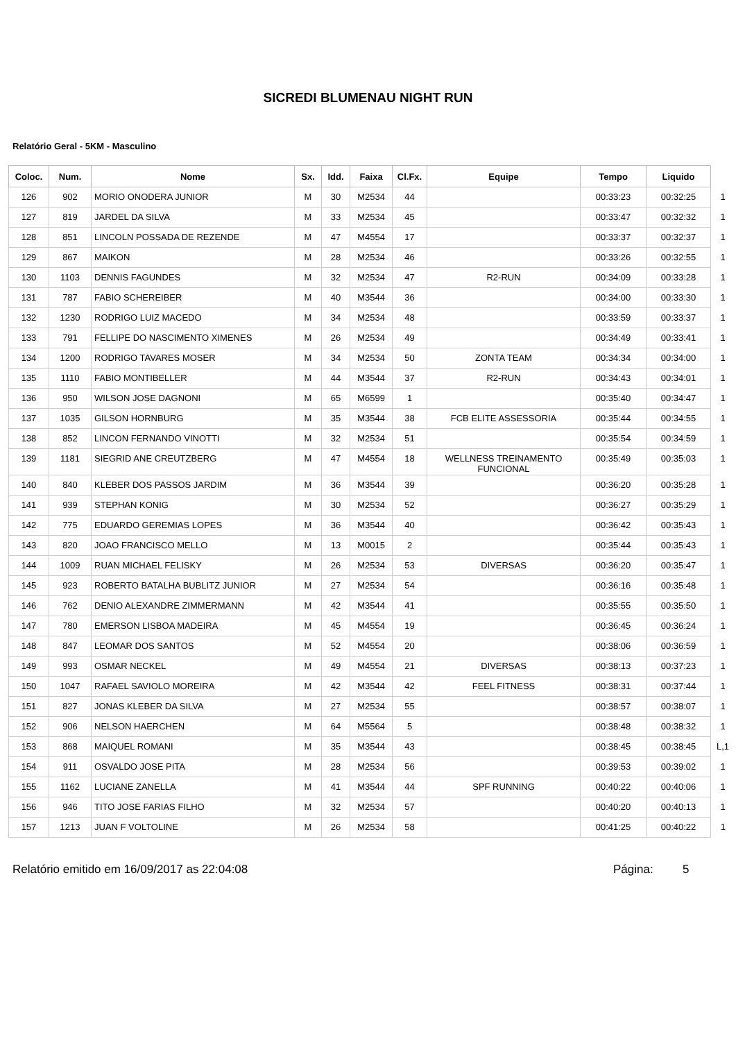SICREDI BLUMENAU NIGHT RUN
Relatório Geral - 5KM - Masculino
| Coloc. | Num. | Nome | Sx. | Idd. | Faixa | Cl.Fx. | Equipe | Tempo | Liquido | |
| --- | --- | --- | --- | --- | --- | --- | --- | --- | --- | --- |
| 126 | 902 | MORIO ONODERA JUNIOR | M | 30 | M2534 | 44 | | 00:33:23 | 00:32:25 | 1 |
| 127 | 819 | JARDEL DA SILVA | M | 33 | M2534 | 45 | | 00:33:47 | 00:32:32 | 1 |
| 128 | 851 | LINCOLN POSSADA DE REZENDE | M | 47 | M4554 | 17 | | 00:33:37 | 00:32:37 | 1 |
| 129 | 867 | MAIKON | M | 28 | M2534 | 46 | | 00:33:26 | 00:32:55 | 1 |
| 130 | 1103 | DENNIS FAGUNDES | M | 32 | M2534 | 47 | R2-RUN | 00:34:09 | 00:33:28 | 1 |
| 131 | 787 | FABIO SCHEREIBER | M | 40 | M3544 | 36 | | 00:34:00 | 00:33:30 | 1 |
| 132 | 1230 | RODRIGO LUIZ MACEDO | M | 34 | M2534 | 48 | | 00:33:59 | 00:33:37 | 1 |
| 133 | 791 | FELLIPE DO NASCIMENTO XIMENES | M | 26 | M2534 | 49 | | 00:34:49 | 00:33:41 | 1 |
| 134 | 1200 | RODRIGO TAVARES MOSER | M | 34 | M2534 | 50 | ZONTA TEAM | 00:34:34 | 00:34:00 | 1 |
| 135 | 1110 | FABIO MONTIBELLER | M | 44 | M3544 | 37 | R2-RUN | 00:34:43 | 00:34:01 | 1 |
| 136 | 950 | WILSON JOSE DAGNONI | M | 65 | M6599 | 1 | | 00:35:40 | 00:34:47 | 1 |
| 137 | 1035 | GILSON HORNBURG | M | 35 | M3544 | 38 | FCB ELITE ASSESSORIA | 00:35:44 | 00:34:55 | 1 |
| 138 | 852 | LINCON FERNANDO VINOTTI | M | 32 | M2534 | 51 | | 00:35:54 | 00:34:59 | 1 |
| 139 | 1181 | SIEGRID ANE CREUTZBERG | M | 47 | M4554 | 18 | WELLNESS TREINAMENTO FUNCIONAL | 00:35:49 | 00:35:03 | 1 |
| 140 | 840 | KLEBER DOS PASSOS JARDIM | M | 36 | M3544 | 39 | | 00:36:20 | 00:35:28 | 1 |
| 141 | 939 | STEPHAN KONIG | M | 30 | M2534 | 52 | | 00:36:27 | 00:35:29 | 1 |
| 142 | 775 | EDUARDO GEREMIAS LOPES | M | 36 | M3544 | 40 | | 00:36:42 | 00:35:43 | 1 |
| 143 | 820 | JOAO FRANCISCO MELLO | M | 13 | M0015 | 2 | | 00:35:44 | 00:35:43 | 1 |
| 144 | 1009 | RUAN MICHAEL FELISKY | M | 26 | M2534 | 53 | DIVERSAS | 00:36:20 | 00:35:47 | 1 |
| 145 | 923 | ROBERTO BATALHA BUBLITZ JUNIOR | M | 27 | M2534 | 54 | | 00:36:16 | 00:35:48 | 1 |
| 146 | 762 | DENIO ALEXANDRE ZIMMERMANN | M | 42 | M3544 | 41 | | 00:35:55 | 00:35:50 | 1 |
| 147 | 780 | EMERSON LISBOA MADEIRA | M | 45 | M4554 | 19 | | 00:36:45 | 00:36:24 | 1 |
| 148 | 847 | LEOMAR DOS SANTOS | M | 52 | M4554 | 20 | | 00:38:06 | 00:36:59 | 1 |
| 149 | 993 | OSMAR NECKEL | M | 49 | M4554 | 21 | DIVERSAS | 00:38:13 | 00:37:23 | 1 |
| 150 | 1047 | RAFAEL SAVIOLO MOREIRA | M | 42 | M3544 | 42 | FEEL FITNESS | 00:38:31 | 00:37:44 | 1 |
| 151 | 827 | JONAS KLEBER DA SILVA | M | 27 | M2534 | 55 | | 00:38:57 | 00:38:07 | 1 |
| 152 | 906 | NELSON HAERCHEN | M | 64 | M5564 | 5 | | 00:38:48 | 00:38:32 | 1 |
| 153 | 868 | MAIQUEL ROMANI | M | 35 | M3544 | 43 | | 00:38:45 | 00:38:45 | L,1 |
| 154 | 911 | OSVALDO JOSE PITA | M | 28 | M2534 | 56 | | 00:39:53 | 00:39:02 | 1 |
| 155 | 1162 | LUCIANE ZANELLA | M | 41 | M3544 | 44 | SPF RUNNING | 00:40:22 | 00:40:06 | 1 |
| 156 | 946 | TITO JOSE FARIAS FILHO | M | 32 | M2534 | 57 | | 00:40:20 | 00:40:13 | 1 |
| 157 | 1213 | JUAN F VOLTOLINE | M | 26 | M2534 | 58 | | 00:41:25 | 00:40:22 | 1 |
Relatório emitido em 16/09/2017 as 22:04:08 Página: 5